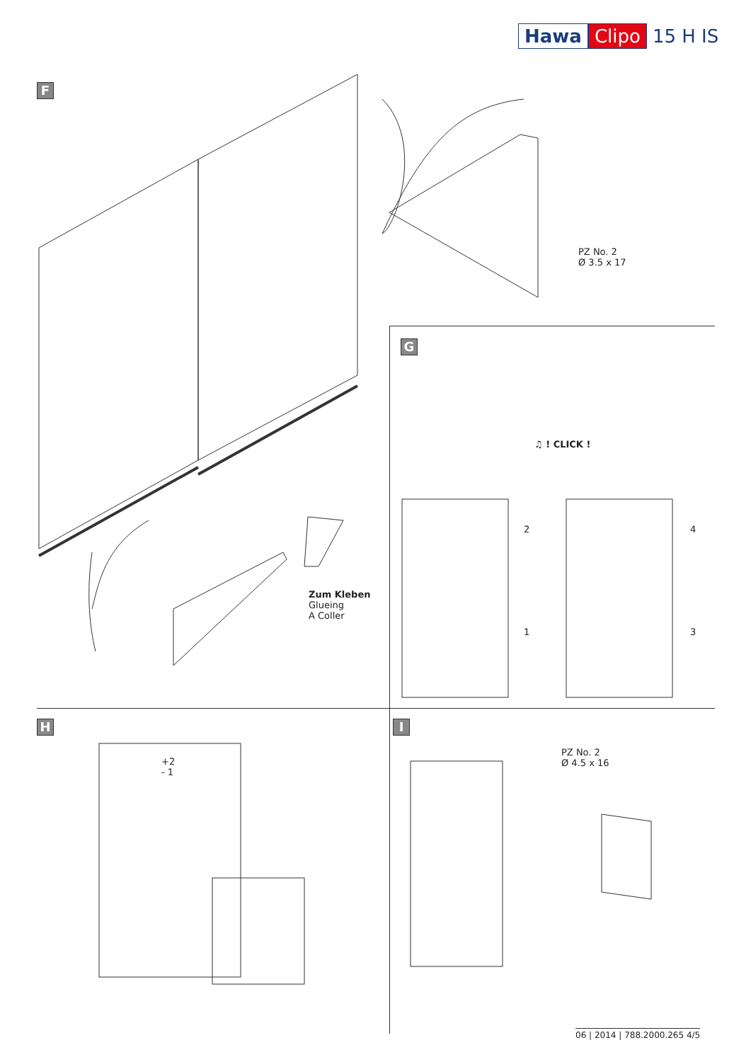Hawa Clipo 15 H IS
F
PZ No. 2
Ø 3.5 x 17
Zum Kleben
Glueing
A Coller
G
♫ ! CLICK !
2 4
1 3
H
+2
- 1
I
PZ No. 2
Ø 4.5 x 16
06 | 2014 | 788.2000.265 4/5